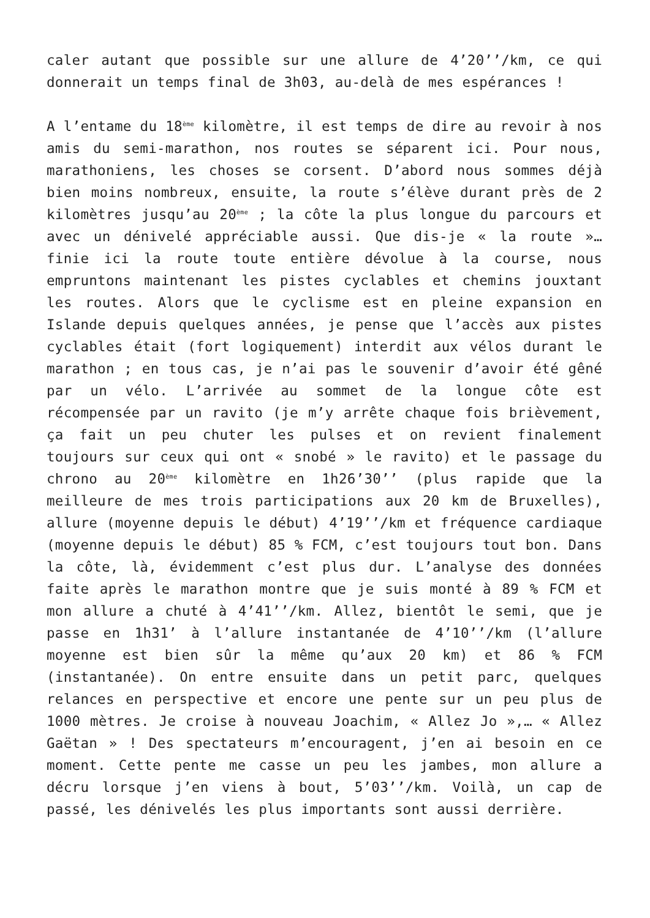caler autant que possible sur une allure de 4’20’’/km, ce qui donnerait un temps final de 3h03, au-delà de mes espérances !
A l’entame du 18<sup>ème</sup> kilomètre, il est temps de dire au revoir à nos amis du semi-marathon, nos routes se séparent ici. Pour nous, marathoniens, les choses se corsent. D’abord nous sommes déjà bien moins nombreux, ensuite, la route s’élève durant près de 2 kilomètres jusqu’au 20<sup>ème</sup> ; la côte la plus longue du parcours et avec un dénivelé appréciable aussi. Que dis-je « la route »… finie ici la route toute entière dévolue à la course, nous empruntons maintenant les pistes cyclables et chemins jouxtant les routes. Alors que le cyclisme est en pleine expansion en Islande depuis quelques années, je pense que l’accès aux pistes cyclables était (fort logiquement) interdit aux vélos durant le marathon ; en tous cas, je n’ai pas le souvenir d’avoir été gêné par un vélo. L’arrivée au sommet de la longue côte est récompensée par un ravito (je m’y arrête chaque fois brièvement, ça fait un peu chuter les pulses et on revient finalement toujours sur ceux qui ont « snobé » le ravito) et le passage du chrono au 20<sup>ème</sup> kilomètre en 1h26’30’’ (plus rapide que la meilleure de mes trois participations aux 20 km de Bruxelles), allure (moyenne depuis le début) 4’19’’/km et fréquence cardiaque (moyenne depuis le début) 85 % FCM, c’est toujours tout bon. Dans la côte, là, évidemment c’est plus dur. L’analyse des données faite après le marathon montre que je suis monté à 89 % FCM et mon allure a chuté à 4’41’’/km. Allez, bientôt le semi, que je passe en 1h31’ à l’allure instantanée de 4’10’’/km (l’allure moyenne est bien sûr la même qu’aux 20 km) et 86 % FCM (instantanée). On entre ensuite dans un petit parc, quelques relances en perspective et encore une pente sur un peu plus de 1000 mètres. Je croise à nouveau Joachim, « Allez Jo »,… « Allez Gaëtan » ! Des spectateurs m’encouragent, j’en ai besoin en ce moment. Cette pente me casse un peu les jambes, mon allure a décru lorsque j’en viens à bout, 5’03’’/km. Voilà, un cap de passé, les dénivelés les plus importants sont aussi derrière.